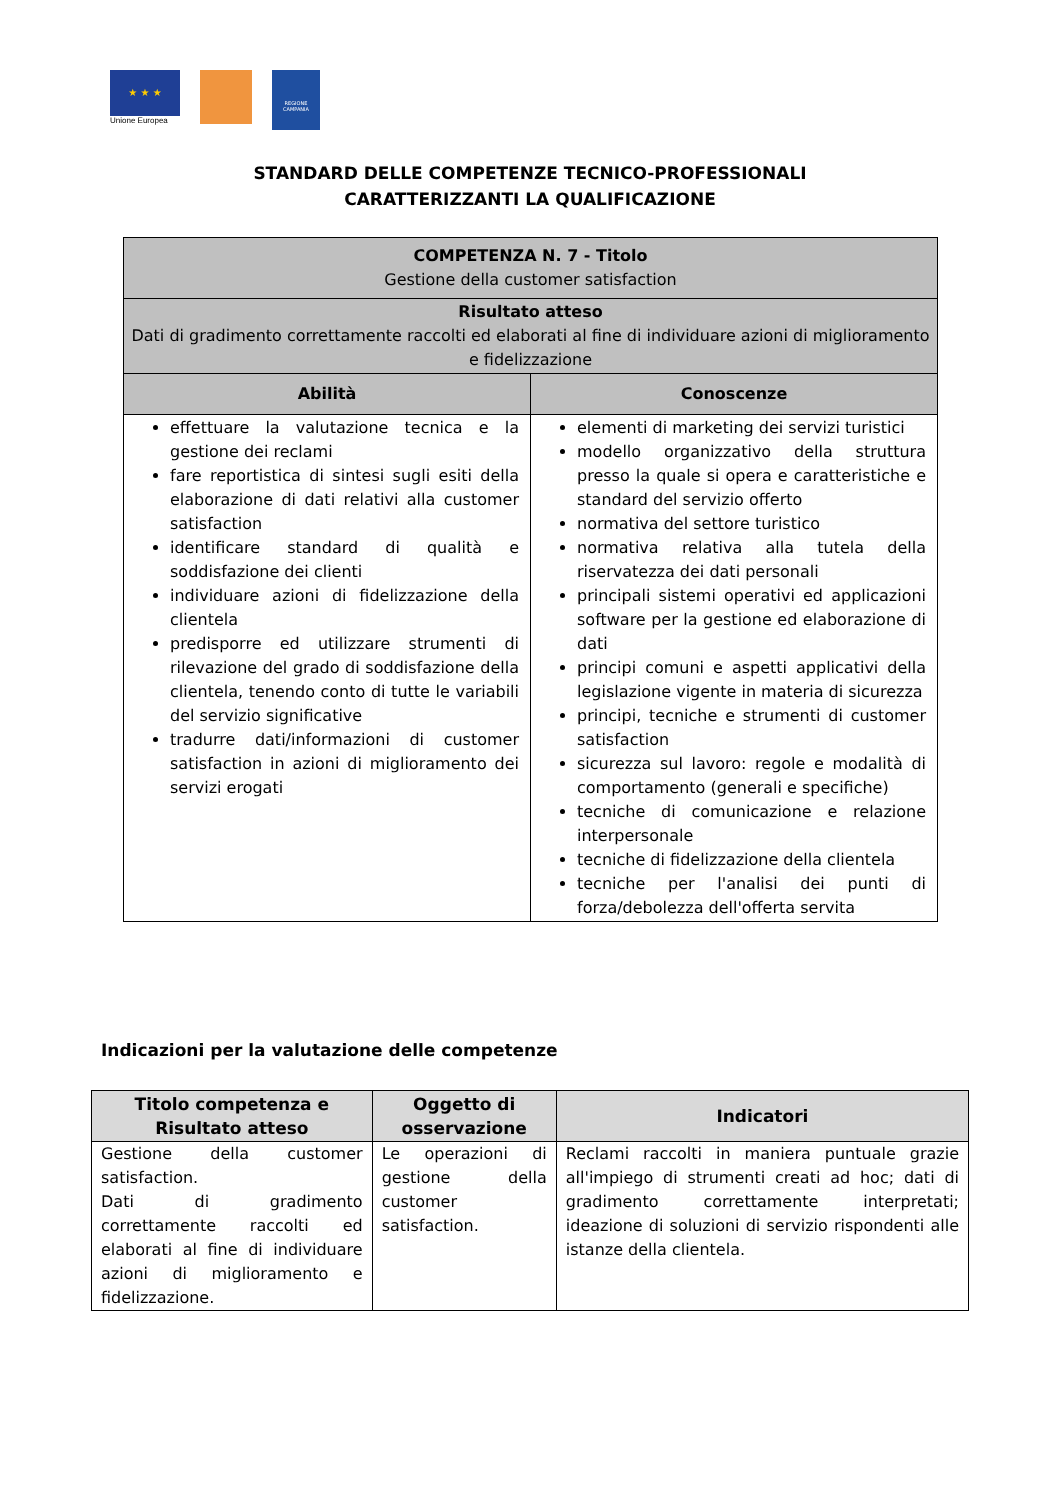★ ★ ★
Unione Europea
REGIONE CAMPANIA
STANDARD DELLE COMPETENZE TECNICO-PROFESSIONALI
CARATTERIZZANTI LA QUALIFICAZIONE
| COMPETENZA N. 7 - Titolo Gestione della customer satisfaction | |
| Risultato atteso Dati di gradimento correttamente raccolti ed elaborati al fine di individuare azioni di miglioramento e fidelizzazione | |
| Abilità | Conoscenze |
| effettuare la valutazione tecnica e la gestione dei reclami fare reportistica di sintesi sugli esiti della elaborazione di dati relativi alla customer satisfaction identificare standard di qualità e soddisfazione dei clienti individuare azioni di fidelizzazione della clientela predisporre ed utilizzare strumenti di rilevazione del grado di soddisfazione della clientela, tenendo conto di tutte le variabili del servizio significative tradurre dati/informazioni di customer satisfaction in azioni di miglioramento dei servizi erogati | elementi di marketing dei servizi turistici modello organizzativo della struttura presso la quale si opera e caratteristiche e standard del servizio offerto normativa del settore turistico normativa relativa alla tutela della riservatezza dei dati personali principali sistemi operativi ed applicazioni software per la gestione ed elaborazione di dati principi comuni e aspetti applicativi della legislazione vigente in materia di sicurezza principi, tecniche e strumenti di customer satisfaction sicurezza sul lavoro: regole e modalità di comportamento (generali e specifiche) tecniche di comunicazione e relazione interpersonale tecniche di fidelizzazione della clientela tecniche per l'analisi dei punti di forza/debolezza dell'offerta servita |
Indicazioni per la valutazione delle competenze
| Titolo competenza e Risultato atteso | Oggetto di osservazione | Indicatori |
| --- | --- | --- |
| Gestione della customer satisfaction. Dati di gradimento correttamente raccolti ed elaborati al fine di individuare azioni di miglioramento e fidelizzazione. | Le operazioni di gestione della customer satisfaction. | Reclami raccolti in maniera puntuale grazie all'impiego di strumenti creati ad hoc; dati di gradimento correttamente interpretati; ideazione di soluzioni di servizio rispondenti alle istanze della clientela. |